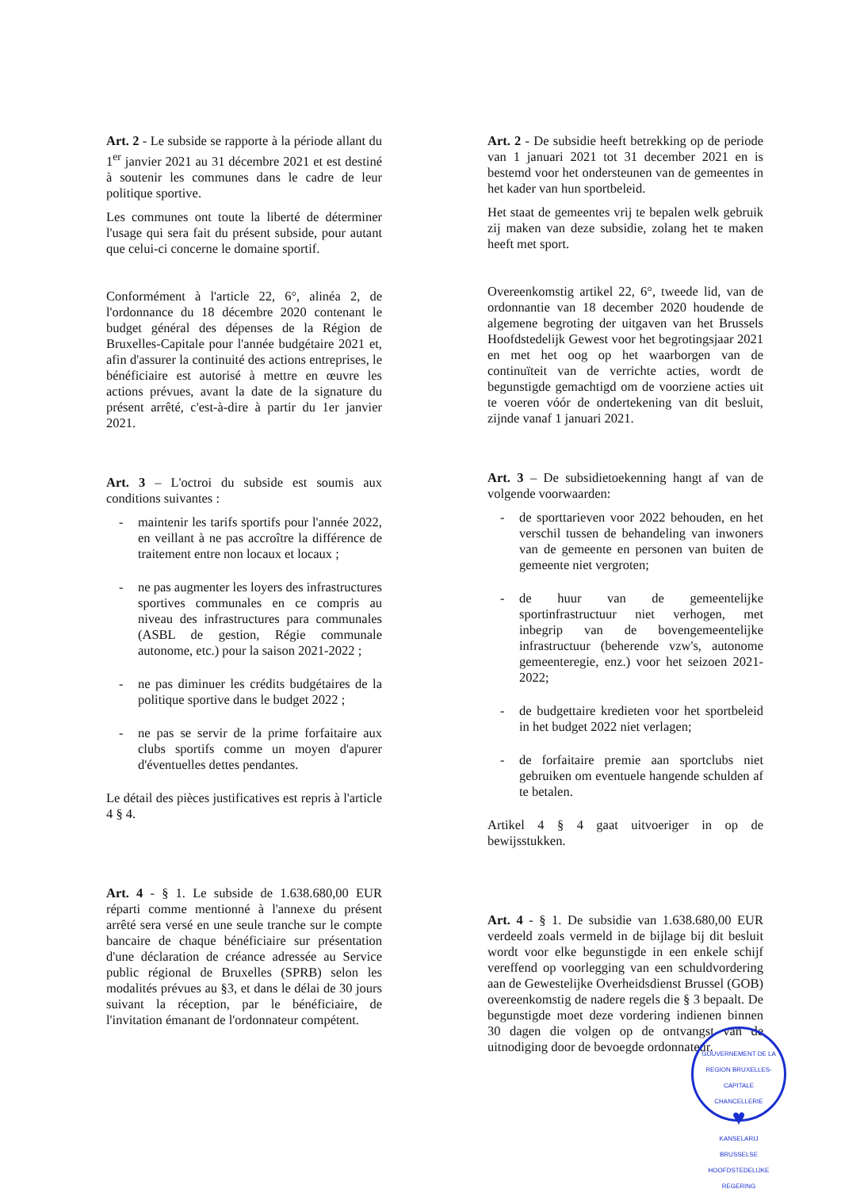Art. 2 - Le subside se rapporte à la période allant du 1<sup>er</sup> janvier 2021 au 31 décembre 2021 et est destiné à soutenir les communes dans le cadre de leur politique sportive.
Les communes ont toute la liberté de déterminer l'usage qui sera fait du présent subside, pour autant que celui-ci concerne le domaine sportif.
Conformément à l'article 22, 6°, alinéa 2, de l'ordonnance du 18 décembre 2020 contenant le budget général des dépenses de la Région de Bruxelles-Capitale pour l'année budgétaire 2021 et, afin d'assurer la continuité des actions entreprises, le bénéficiaire est autorisé à mettre en œuvre les actions prévues, avant la date de la signature du présent arrêté, c'est-à-dire à partir du 1er janvier 2021.
Art. 3 – L'octroi du subside est soumis aux conditions suivantes :
- maintenir les tarifs sportifs pour l'année 2022, en veillant à ne pas accroître la différence de traitement entre non locaux et locaux ;
- ne pas augmenter les loyers des infrastructures sportives communales en ce compris au niveau des infrastructures para communales (ASBL de gestion, Régie communale autonome, etc.) pour la saison 2021-2022 ;
- ne pas diminuer les crédits budgétaires de la politique sportive dans le budget 2022 ;
- ne pas se servir de la prime forfaitaire aux clubs sportifs comme un moyen d'apurer d'éventuelles dettes pendantes.
Le détail des pièces justificatives est repris à l'article 4 § 4.
Art. 4 - § 1. Le subside de 1.638.680,00 EUR réparti comme mentionné à l'annexe du présent arrêté sera versé en une seule tranche sur le compte bancaire de chaque bénéficiaire sur présentation d'une déclaration de créance adressée au Service public régional de Bruxelles (SPRB) selon les modalités prévues au §3, et dans le délai de 30 jours suivant la réception, par le bénéficiaire, de l'invitation émanant de l'ordonnateur compétent.
Art. 2 - De subsidie heeft betrekking op de periode van 1 januari 2021 tot 31 december 2021 en is bestemd voor het ondersteunen van de gemeentes in het kader van hun sportbeleid.
Het staat de gemeentes vrij te bepalen welk gebruik zij maken van deze subsidie, zolang het te maken heeft met sport.
Overeenkomstig artikel 22, 6°, tweede lid, van de ordonnantie van 18 december 2020 houdende de algemene begroting der uitgaven van het Brussels Hoofdstedelijk Gewest voor het begrotingsjaar 2021 en met het oog op het waarborgen van de continuïteit van de verrichte acties, wordt de begunstigde gemachtigd om de voorziene acties uit te voeren vóór de ondertekening van dit besluit, zijnde vanaf 1 januari 2021.
Art. 3 – De subsidietoekenning hangt af van de volgende voorwaarden:
- de sporttarieven voor 2022 behouden, en het verschil tussen de behandeling van inwoners van de gemeente en personen van buiten de gemeente niet vergroten;
- de huur van de gemeentelijke sportinfrastructuur niet verhogen, met inbegrip van de bovengemeentelijke infrastructuur (beherende vzw's, autonome gemeenteregie, enz.) voor het seizoen 2021-2022;
- de budgettaire kredieten voor het sportbeleid in het budget 2022 niet verlagen;
- de forfaitaire premie aan sportclubs niet gebruiken om eventuele hangende schulden af te betalen.
Artikel 4 § 4 gaat uitvoeriger in op de bewijsstukken.
Art. 4 - § 1. De subsidie van 1.638.680,00 EUR verdeeld zoals vermeld in de bijlage bij dit besluit wordt voor elke begunstigde in een enkele schijf vereffend op voorlegging van een schuldvordering aan de Gewestelijke Overheidsdienst Brussel (GOB) overeenkomstig de nadere regels die § 3 bepaalt. De begunstigde moet deze vordering indienen binnen 30 dagen die volgen op de ontvangst van de uitnodiging door de bevoegde ordonnateur.
GOUVERNEMENT DE LA REGION BRUXELLES-CAPITALE
CHANCELLERIE
♥
KANSELARIJ
BRUSSELSE HOOFDSTEDELIJKE REGERING